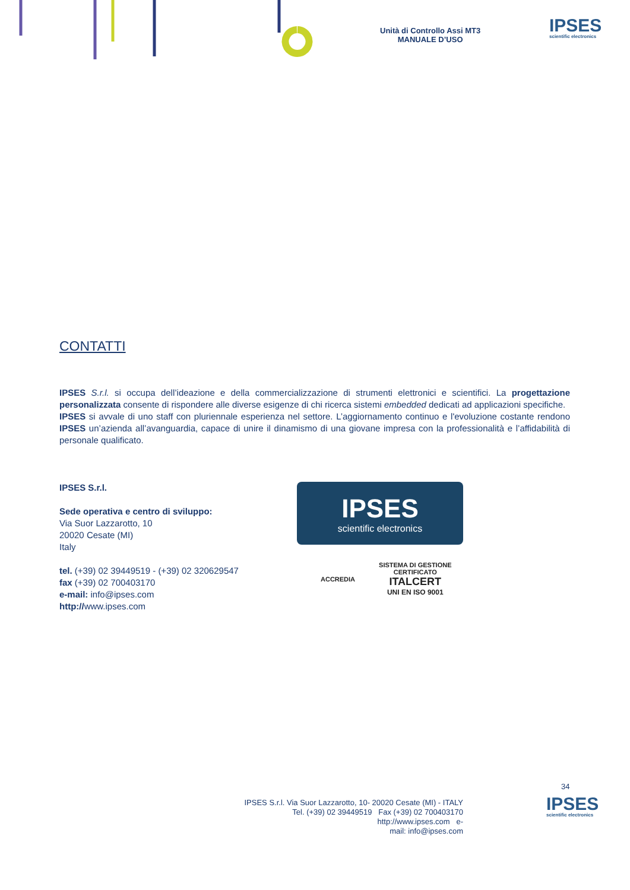Unità di Controllo Assi MT3
MANUALE D’USO
IPSES
scientific electronics
CONTATTI
IPSES S.r.l. si occupa dell’ideazione e della commercializzazione di strumenti elettronici e scientifici. La progettazione personalizzata consente di rispondere alle diverse esigenze di chi ricerca sistemi embedded dedicati ad applicazioni specifiche.
IPSES si avvale di uno staff con pluriennale esperienza nel settore. L’aggiornamento continuo e l'evoluzione costante rendono IPSES un’azienda all’avanguardia, capace di unire il dinamismo di una giovane impresa con la professionalità e l’affidabilità di personale qualificato.
IPSES S.r.l.
Sede operativa e centro di sviluppo:
Via Suor Lazzarotto, 10
20020 Cesate (MI)
Italy
tel. (+39) 02 39449519 - (+39) 02 320629547
fax (+39) 02 700403170
e-mail: info@ipses.com
http://www.ipses.com
IPSES
scientific electronics
ACCREDIA SISTEMA DI GESTIONE
CERTIFICATO
ITALCERT
UNI EN ISO 9001
34
IPSES S.r.l. Via Suor Lazzarotto, 10- 20020 Cesate (MI) - ITALY
Tel. (+39) 02 39449519 Fax (+39) 02 700403170
http://www.ipses.com e-
mail: info@ipses.com
IPSES
scientific electronics